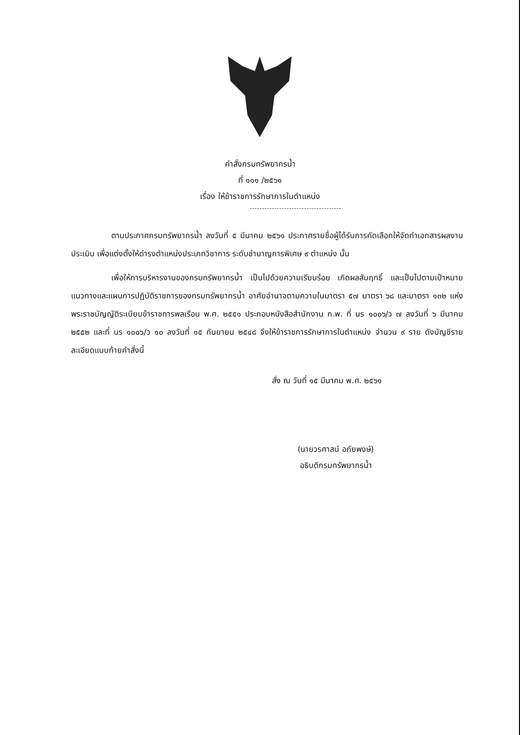คำสั่งกรมทรัพยากรน้ำ
ที่ ๑๑๑ /๒๕๖๑
เรื่อง ให้ข้าราชการรักษาการในตำแหน่ง
ตามประกาศกรมทรัพยากรน้ำ ลงวันที่ ๕ มีนาคม ๒๕๖๑ ประกาศรายชื่อผู้ได้รับการคัดเลือกให้จัดทำเอกสารผลงานประเมิน เพื่อแต่งตั้งให้ดำรงตำแหน่งประเภทวิชาการ ระดับชำนาญการพิเศษ ๙ ตำแหน่ง นั้น
เพื่อให้การบริหารงานของกรมทรัพยากรน้ำ เป็นไปด้วยความเรียบร้อย เกิดผลสัมฤทธิ์ และเป็นไปตามเป้าหมายแนวทางและแผนการปฏิบัติราชการของกรมทรัพยากรน้ำ อาศัยอำนาจตามความในมาตรา ๕๗ มาตรา ๖๘ และมาตรา ๑๓๒ แห่งพระราชบัญญัติระเบียบข้าราชการพลเรือน พ.ศ. ๒๕๕๑ ประกอบหนังสือสำนักงาน ก.พ. ที่ นร ๑๐๐๖/ว ๗ ลงวันที่ ๖ มีนาคม ๒๕๕๒ และที่ นร ๑๐๐๖/ว ๑๐ ลงวันที่ ๑๕ กันยายน ๒๕๔๘ จึงให้ข้าราชการรักษาการในตำแหน่ง จำนวน ๙ ราย ดังบัญชีรายละเอียดแนบท้ายคำสั่งนี้
สั่ง ณ วันที่ ๑๕ มีนาคม พ.ศ. ๒๕๖๑
(นายวรศาสน์ อภัยพงษ์)
อธิบดีกรมทรัพยากรน้ำ